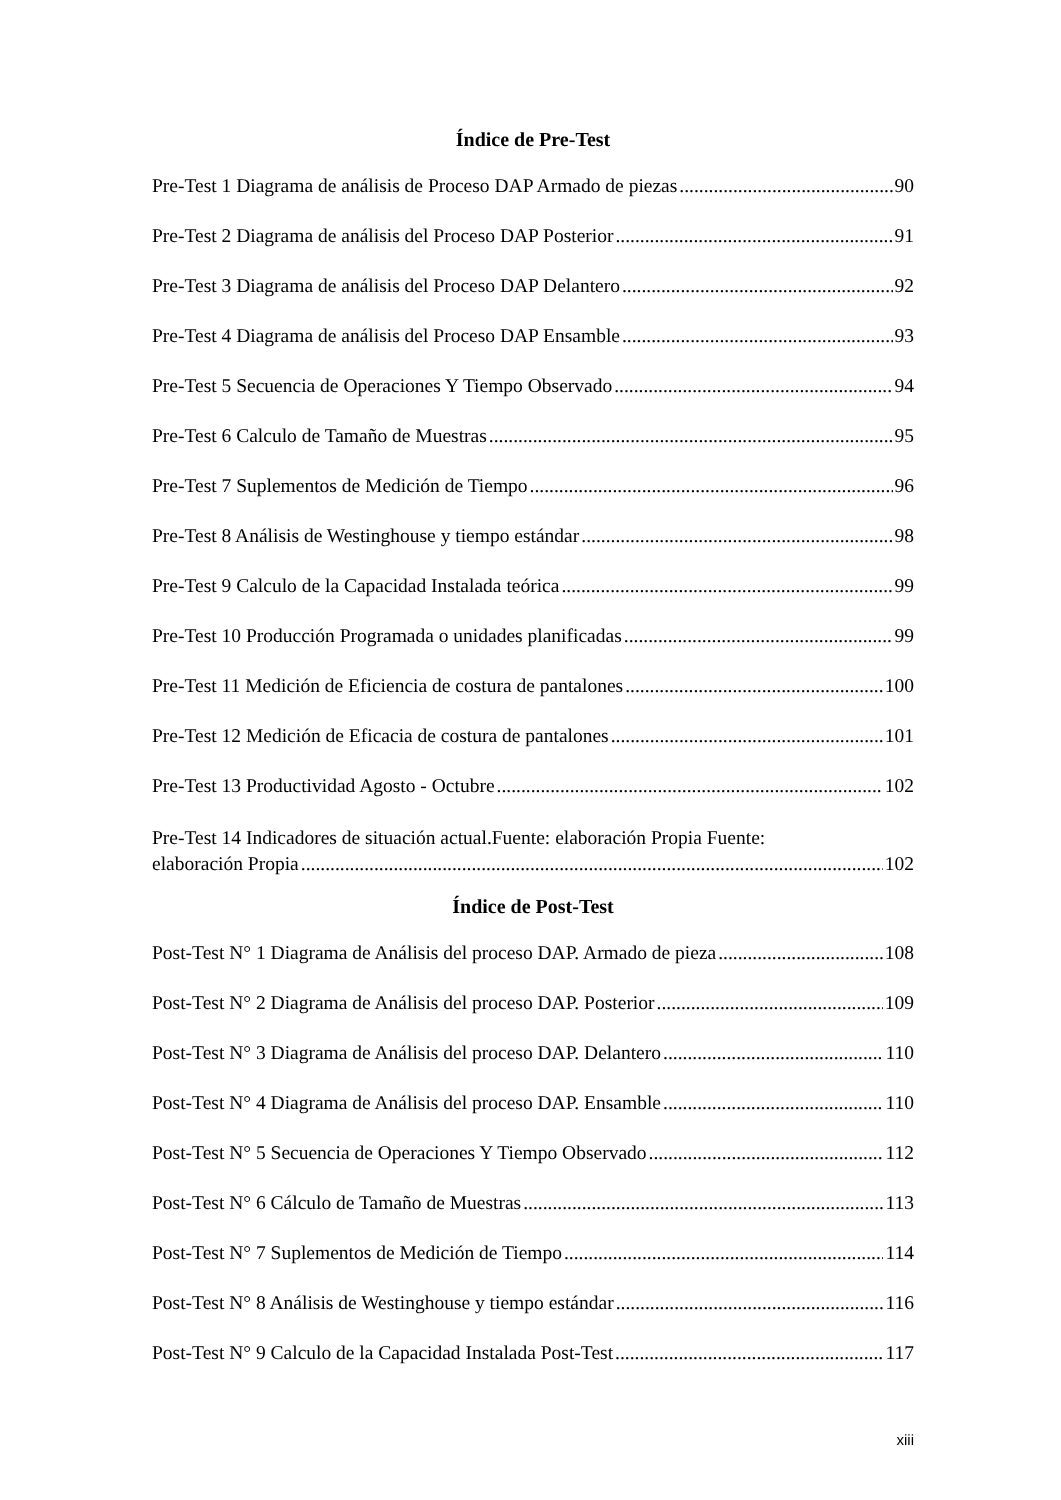Índice de Pre-Test
Pre-Test 1 Diagrama de análisis de Proceso DAP Armado de piezas 90
Pre-Test 2 Diagrama de análisis del Proceso DAP Posterior 91
Pre-Test 3 Diagrama de análisis del Proceso DAP Delantero 92
Pre-Test 4 Diagrama de análisis del Proceso DAP Ensamble 93
Pre-Test 5 Secuencia de Operaciones Y Tiempo Observado 94
Pre-Test 6 Calculo de Tamaño de Muestras 95
Pre-Test 7 Suplementos de Medición de Tiempo 96
Pre-Test 8 Análisis de Westinghouse y tiempo estándar 98
Pre-Test 9 Calculo de la Capacidad Instalada teórica 99
Pre-Test 10 Producción Programada o unidades planificadas 99
Pre-Test 11 Medición de Eficiencia de costura de pantalones 100
Pre-Test 12 Medición de Eficacia de costura de pantalones 101
Pre-Test 13 Productividad Agosto - Octubre 102
Pre-Test 14 Indicadores de situación actual.Fuente: elaboración Propia Fuente:
elaboración Propia 102
Índice de Post-Test
Post-Test N° 1 Diagrama de Análisis del proceso DAP. Armado de pieza 108
Post-Test N° 2 Diagrama de Análisis del proceso DAP. Posterior 109
Post-Test N° 3 Diagrama de Análisis del proceso DAP. Delantero 110
Post-Test N° 4 Diagrama de Análisis del proceso DAP. Ensamble 110
Post-Test N° 5 Secuencia de Operaciones Y Tiempo Observado 112
Post-Test N° 6 Cálculo de Tamaño de Muestras 113
Post-Test N° 7 Suplementos de Medición de Tiempo 114
Post-Test N° 8 Análisis de Westinghouse y tiempo estándar 116
Post-Test N° 9 Calculo de la Capacidad Instalada Post-Test 117
xiii